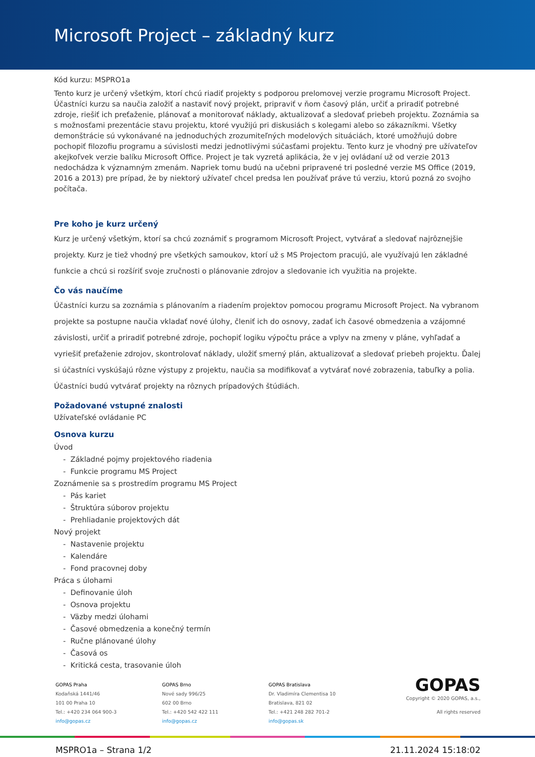Microsoft Project – základný kurz
Kód kurzu: MSPRO1a
Tento kurz je určený všetkým, ktorí chcú riadiť projekty s podporou prelomovej verzie programu Microsoft Project. Účastníci kurzu sa naučia založiť a nastaviť nový projekt, pripraviť v ňom časový plán, určiť a priradiť potrebné zdroje, riešiť ich preťaženie, plánovať a monitorovať náklady, aktualizovať a sledovať priebeh projektu. Zoznámia sa s možnosťami prezentácie stavu projektu, ktoré využijú pri diskusiách s kolegami alebo so zákazníkmi. Všetky demonštrácie sú vykonávané na jednoduchých zrozumiteľných modelových situáciách, ktoré umožňujú dobre pochopiť filozofiu programu a súvislosti medzi jednotlivými súčasťami projektu. Tento kurz je vhodný pre užívateľov akejkoľvek verzie balíku Microsoft Office. Project je tak vyzretá aplikácia, že v jej ovládaní už od verzie 2013 nedochádza k významným zmenám. Napriek tomu budú na učebni pripravené tri posledné verzie MS Office (2019, 2016 a 2013) pre prípad, že by niektorý užívateľ chcel predsa len používať práve tú verziu, ktorú pozná zo svojho počítača.
Pre koho je kurz určený
Kurz je určený všetkým, ktorí sa chcú zoznámiť s programom Microsoft Project, vytvárať a sledovať najrôznejšie projekty. Kurz je tiež vhodný pre všetkých samoukov, ktorí už s MS Projectom pracujú, ale využívajú len základné funkcie a chcú si rozšíriť svoje zručnosti o plánovanie zdrojov a sledovanie ich využitia na projekte.
Čo vás naučíme
Účastníci kurzu sa zoznámia s plánovaním a riadením projektov pomocou programu Microsoft Project. Na vybranom projekte sa postupne naučia vkladať nové úlohy, členiť ich do osnovy, zadať ich časové obmedzenia a vzájomné závislosti, určiť a priradiť potrebné zdroje, pochopiť logiku výpočtu práce a vplyv na zmeny v pláne, vyhľadať a vyriešiť preťaženie zdrojov, skontrolovať náklady, uložiť smerný plán, aktualizovať a sledovať priebeh projektu. Ďalej si účastníci vyskúšajú rôzne výstupy z projektu, naučia sa modifikovať a vytvárať nové zobrazenia, tabuľky a polia. Účastníci budú vytvárať projekty na rôznych prípadových štúdiách.
Požadované vstupné znalosti
Užívateľské ovládanie PC
Osnova kurzu
Úvod
- Základné pojmy projektového riadenia
- Funkcie programu MS Project
Zoznámenie sa s prostredím programu MS Project
- Pás kariet
- Štruktúra súborov projektu
- Prehliadanie projektových dát
Nový projekt
- Nastavenie projektu
- Kalendáre
- Fond pracovnej doby
Práca s úlohami
- Definovanie úloh
- Osnova projektu
- Väzby medzi úlohami
- Časové obmedzenia a konečný termín
- Ručne plánované úlohy
- Časová os
- Kritická cesta, trasovanie úloh
GOPAS Praha
Kodaňská 1441/46
101 00 Praha 10
Tel.: +420 234 064 900-3
info@gopas.cz
GOPAS Brno
Nové sady 996/25
602 00 Brno
Tel.: +420 542 422 111
info@gopas.cz
GOPAS Bratislava
Dr. Vladimíra Clementisa 10
Bratislava, 821 02
Tel.: +421 248 282 701-2
info@gopas.sk
GOPAS
Copyright © 2020 GOPAS, a.s.,
All rights reserved
MSPRO1a – Strana 1/2 21.11.2024 15:18:02